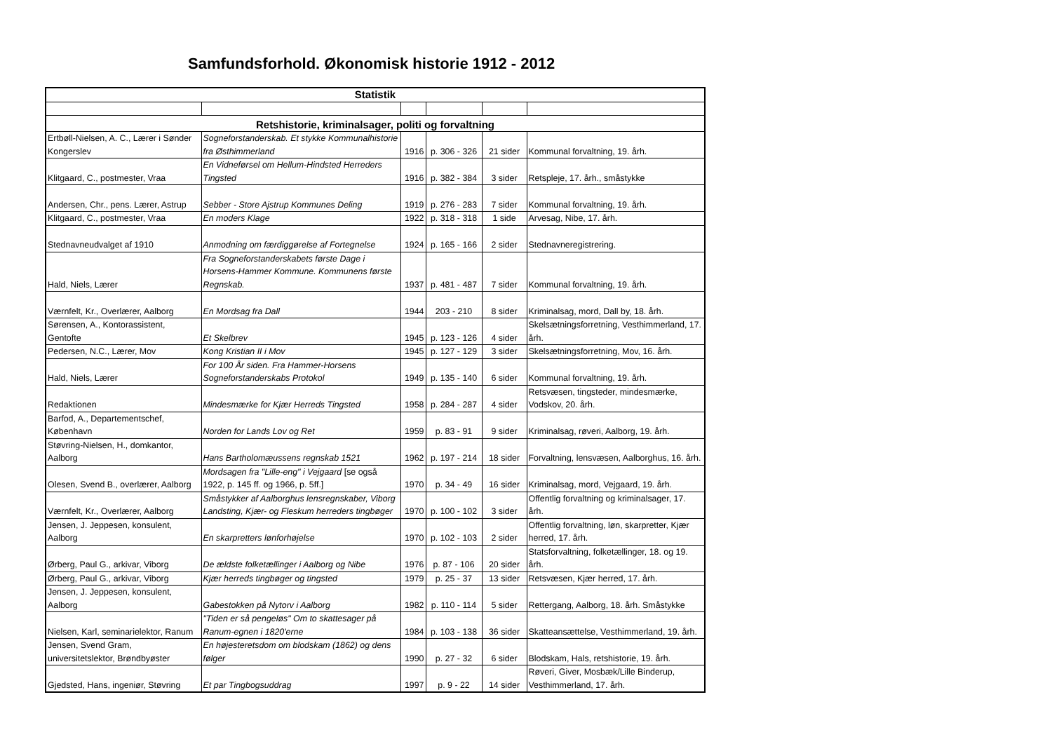Samfundsforhold. Økonomisk historie 1912 - 2012
| Statistik | | | | | |
| --- | --- | --- | --- | --- | --- |
| Retshistorie, kriminalsager, politi og forvaltning | | | | | |
| Ertbøll-Nielsen, A. C., Lærer i Sønder Kongerslev | Sogneforstanderskab. Et stykke Kommunalhistorie fra Østhimmerland | 1916 | p. 306 - 326 | 21 sider | Kommunal forvaltning, 19. årh. |
| Klitgaard, C., postmester, Vraa | En Vidneførsel om Hellum-Hindsted Herreders Tingsted | 1916 | p. 382 - 384 | 3 sider | Retspleje, 17. årh., småstykke |
| Andersen, Chr., pens. Lærer, Astrup | Sebber - Store Ajstrup Kommunes Deling | 1919 | p. 276 - 283 | 7 sider | Kommunal forvaltning, 19. årh. |
| Klitgaard, C., postmester, Vraa | En moders Klage | 1922 | p. 318 - 318 | 1 side | Arvesag, Nibe, 17. årh. |
| Stednavneudvalget af 1910 | Anmodning om færdiggørelse af Fortegnelse | 1924 | p. 165 - 166 | 2 sider | Stednavneregistrering. |
| Hald, Niels, Lærer | Fra Sogneforstanderskabets første Dage i Horsens-Hammer Kommune. Kommunens første Regnskab. | 1937 | p. 481 - 487 | 7 sider | Kommunal forvaltning, 19. årh. |
| Værnfelt, Kr., Overlærer, Aalborg | En Mordsag fra Dall | 1944 | 203 - 210 | 8 sider | Kriminalsag, mord, Dall by, 18. årh. |
| Sørensen, A., Kontorassistent, Gentofte | Et Skelbrev | 1945 | p. 123 - 126 | 4 sider | Skelsætningsforretning, Vesthimmerland, 17. årh. |
| Pedersen, N.C., Lærer, Mov | Kong Kristian II i Mov | 1945 | p. 127 - 129 | 3 sider | Skelsætningsforretning, Mov, 16. årh. |
| Hald, Niels, Lærer | For 100 År siden. Fra Hammer-Horsens Sogneforstanderskabs Protokol | 1949 | p. 135 - 140 | 6 sider | Kommunal forvaltning, 19. årh. |
| Redaktionen | Mindesmærke for Kjær Herreds Tingsted | 1958 | p. 284 - 287 | 4 sider | Retsvæsen, tingsteder, mindesmærke, Vodskov, 20. årh. |
| Barfod, A., Departementschef, København | Norden for Lands Lov og Ret | 1959 | p. 83 - 91 | 9 sider | Kriminalsag, røveri, Aalborg, 19. årh. |
| Støvring-Nielsen, H., domkantor, Aalborg | Hans Bartholomæussens regnskab 1521 | 1962 | p. 197 - 214 | 18 sider | Forvaltning, lensvæsen, Aalborghus, 16. årh. |
| Olesen, Svend B., overlærer, Aalborg | Mordsagen fra "Lille-eng" i Vejgaard [se også 1922, p. 145 ff. og 1966, p. 5ff.] | 1970 | p. 34 - 49 | 16 sider | Kriminalsag, mord, Vejgaard, 19. årh. |
| Værnfelt, Kr., Overlærer, Aalborg | Småstykker af Aalborghus lensregnskaber, Viborg Landsting, Kjær- og Fleskum herreders tingbøger | 1970 | p. 100 - 102 | 3 sider | Offentlig forvaltning og kriminalsager, 17. årh. |
| Jensen, J. Jeppesen, konsulent, Aalborg | En skarpretters lønforhøjelse | 1970 | p. 102 - 103 | 2 sider | Offentlig forvaltning, løn, skarpretter, Kjær herred, 17. årh. |
| Ørberg, Paul G., arkivar, Viborg | De ældste folketællinger i Aalborg og Nibe | 1976 | p. 87 - 106 | 20 sider | Statsforvaltning, folketællinger, 18. og 19. årh. |
| Ørberg, Paul G., arkivar, Viborg | Kjær herreds tingbøger og tingsted | 1979 | p. 25 - 37 | 13 sider | Retsvæsen, Kjær herred, 17. årh. |
| Jensen, J. Jeppesen, konsulent, Aalborg | Gabestokken på Nytorv i Aalborg | 1982 | p. 110 - 114 | 5 sider | Rettergang, Aalborg, 18. årh. Småstykke |
| Nielsen, Karl, seminarielektor, Ranum | "Tiden er så pengeløs" Om to skattesager på Ranum-egnen i 1820'erne | 1984 | p. 103 - 138 | 36 sider | Skatteansættelse, Vesthimmerland, 19. årh. |
| Jensen, Svend Gram, universitetslektor, Brøndbyøster | En højesteretsdom om blodskam (1862) og dens følger | 1990 | p. 27 - 32 | 6 sider | Blodskam, Hals, retshistorie, 19. årh. |
| Gjedsted, Hans, ingeniør, Støvring | Et par Tingbogsuddrag | 1997 | p. 9 - 22 | 14 sider | Røveri, Giver, Mosbæk/Lille Binderup, Vesthimmerland, 17. årh. |